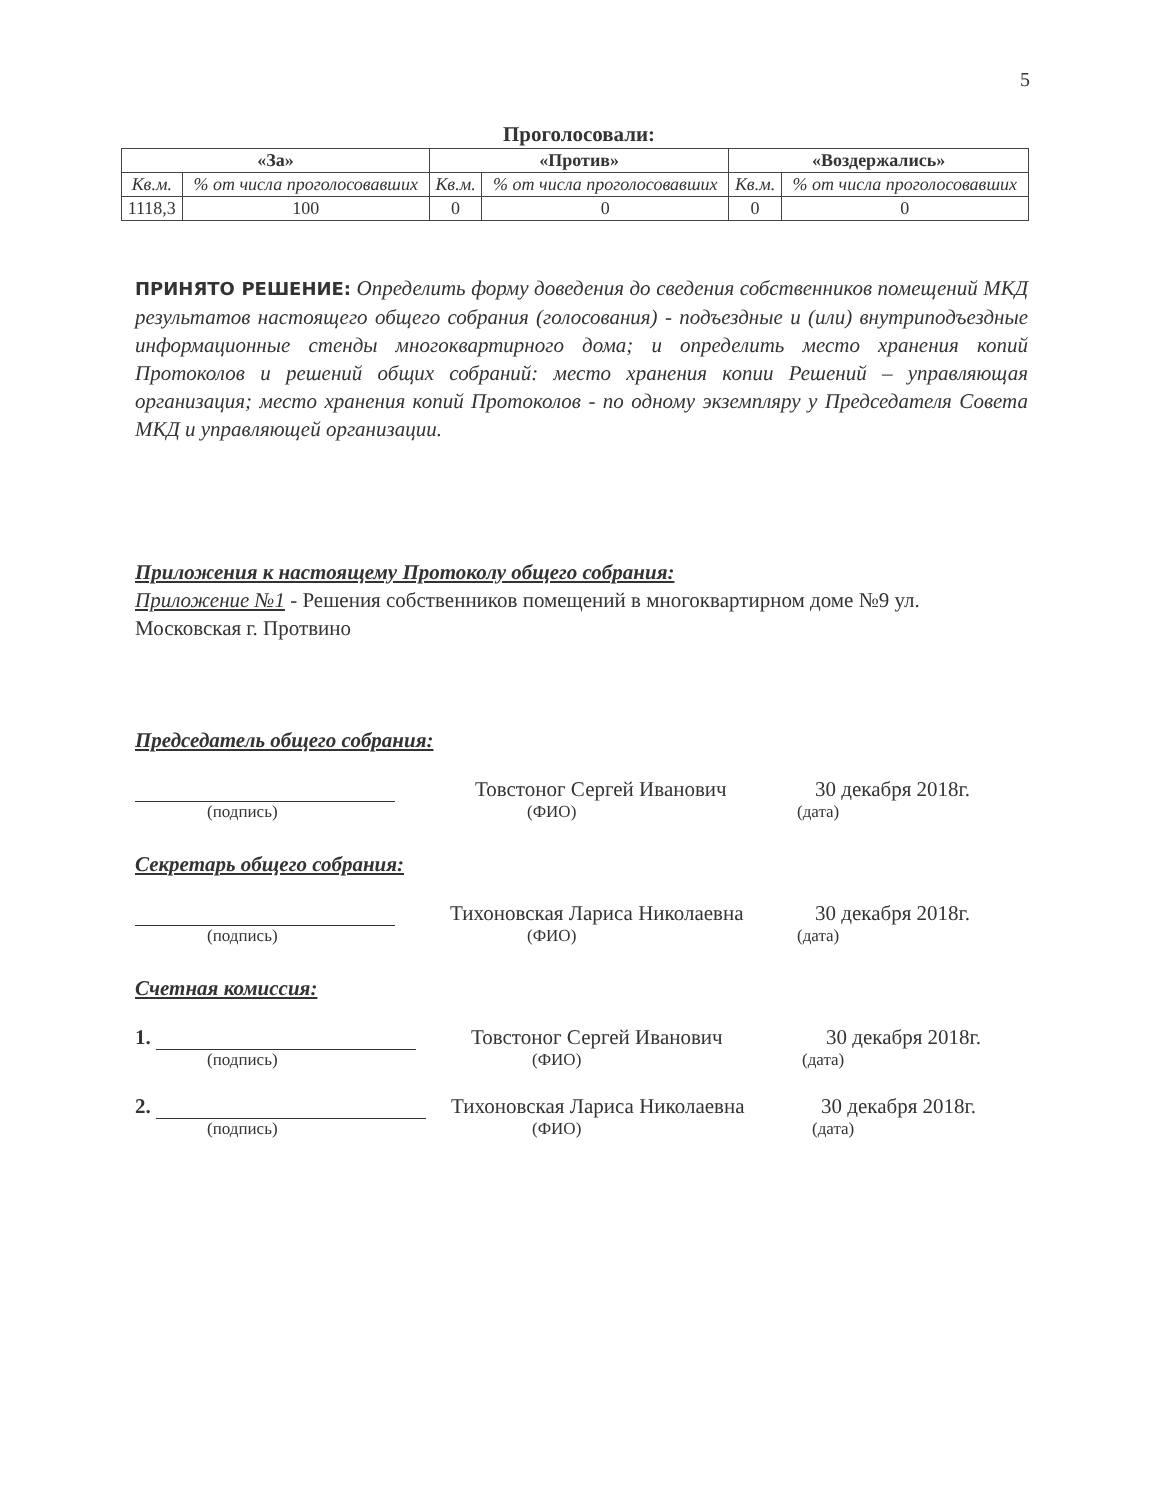5
Проголосовали:
| «За» | | «Против» | | «Воздержались» | |
| --- | --- | --- | --- | --- | --- |
| Кв.м. | % от числа проголосовавших | Кв.м. | % от числа проголосовавших | Кв.м. | % от числа проголосовавших |
| 1118,3 | 100 | 0 | 0 | 0 | 0 |
ПРИНЯТО РЕШЕНИЕ: Определить форму доведения до сведения собственников помещений МКД результатов настоящего общего собрания (голосования) - подъездные и (или) внутриподъездные информационные стенды многоквартирного дома; и определить место хранения копий Протоколов и решений общих собраний: место хранения копии Решений – управляющая организация; место хранения копий Протоколов - по одному экземпляру у Председателя Совета МКД и управляющей организации.
Приложения к настоящему Протоколу общего собрания:
Приложение №1 - Решения собственников помещений в многоквартирном доме №9 ул. Московская г. Протвино
Председатель общего собрания:
Товстоног Сергей Иванович
30 декабря 2018г.
(подпись) (ФИО) (дата)
Секретарь общего собрания:
Тихоновская Лариса Николаевна
30 декабря 2018г.
(подпись) (ФИО) (дата)
Счетная комиссия:
1.
Товстоног Сергей Иванович
30 декабря 2018г.
(подпись) (ФИО) (дата)
2.
Тихоновская Лариса Николаевна
30 декабря 2018г.
(подпись) (ФИО) (дата)